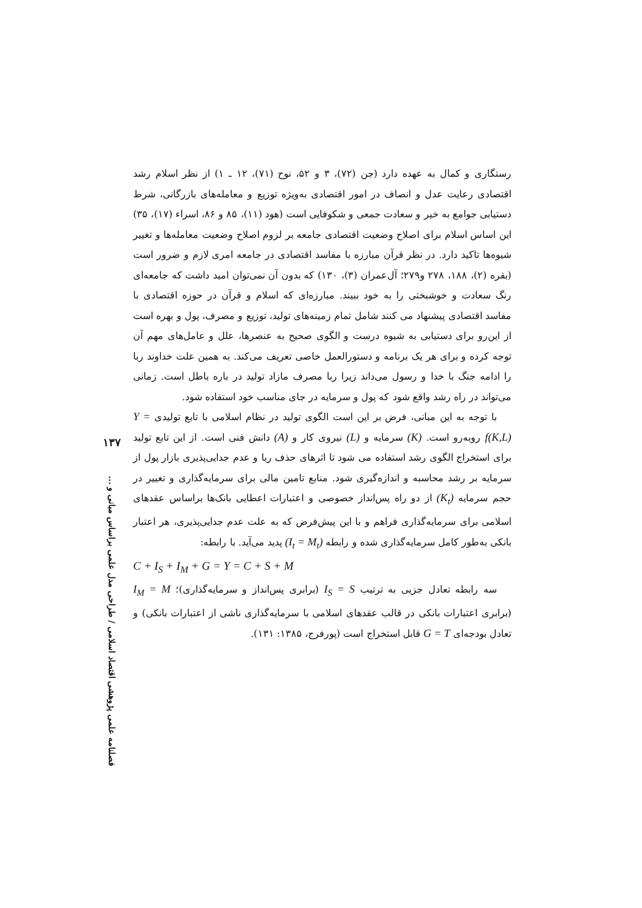رستگاری و کمال به عهده دارد (جن (۷۲)، ۳ و ۵۲، نوح (۷۱)، ۱۲ ـ ۱) از نظر اسلام رشد اقتصادی رعایت عدل و انصاف در امور اقتصادی به‌ویژه توزیع و معامله‌های بازرگانی، شرط دستیابی جوامع به خیر و سعادت جمعی و شکوفایی است (هود (۱۱)، ۸۵ و ۸۶، اسراء (۱۷)، ۳۵) این اساس اسلام برای اصلاح وضعیت اقتصادی جامعه بر لزوم اصلاح وضعیت معامله‌ها و تغییر شیوه‌ها تاکید دارد. در نظر قرآن مبارزه با مفاسد اقتصادی در جامعه امری لازم و ضرور است (بقره (۲)، ۱۸۸، ۲۷۸ و۲۷۹؛ آل‌عمران (۳)، ۱۳۰) که بدون آن نمی‌توان امید داشت که جامعه‌ای رنگ سعادت و خوشبختی را به خود ببیند. مبارزه‌ای که اسلام و قرآن در حوزه اقتصادی با مفاسد اقتصادی پیشنهاد می کنند شامل تمام زمینه‌های تولید، توزیع و مصرف، پول و بهره است از این‌رو برای دستیابی به شیوه درست و الگوی صحیح به عنصرها، علل و عامل‌های مهم آن توجه کرده و برای هر یک برنامه و دستورالعمل خاصی تعریف می‌کند. به همین علت خداوند ربا را ادامه جنگ با خدا و رسول می‌داند زیرا ربا مصرف مازاد تولید در باره باطل است. زمانی می‌تواند در راه رشد واقع شود که پول و سرمایه در جای مناسب خود استفاده شود.
با توجه به این مبانی، فرض بر این است الگوی تولید در نظام اسلامی با تابع تولیدی Y = f(K,L) روبه‌رو است. (K) سرمایه و (L) نیروی کار و (A) دانش فنی است. از این تابع تولید برای استخراج الگوی رشد استفاده می شود تا اثرهای حذف ربا و عدم جدایی‌پذیری بازار پول از سرمایه بر رشد محاسبه و اندازه‌گیری شود. منابع تامین مالی برای سرمایه‌گذاری و تغییر در حجم سرمایه (K<sub>t</sub>) از دو راه پس‌انداز خصوصی و اعتبارات اعطایی بانک‌ها براساس عقدهای اسلامی برای سرمایه‌گذاری فراهم و با این پیش‌فرض که به علت عدم جدایی‌پذیری، هر اعتبار بانکی به‌طور کامل سرمایه‌گذاری شده و رابطه (I<sub>t</sub> = M<sub>t</sub>) پدید می‌آید. با رابطه:
C + I<sub>S</sub> + I<sub>M</sub> + G = Y = C + S + M
سه رابطه تعادل جزیی به ترتیب I<sub>S</sub> = S (برابری پس‌انداز و سرمایه‌گذاری)؛ I<sub>M</sub> = M (برابری اعتبارات بانکی در قالب عقدهای اسلامی با سرمایه‌گذاری ناشی از اعتبارات بانکی) و تعادل بودجه‌ای G = T قابل استخراج است (پورفرج، ۱۳۸۵: ۱۳۱).
۱۳۷
فصلنامه علمی پژوهشی اقتصاد اسلامی / طراحی مدل علمی براساس مبانی و ...